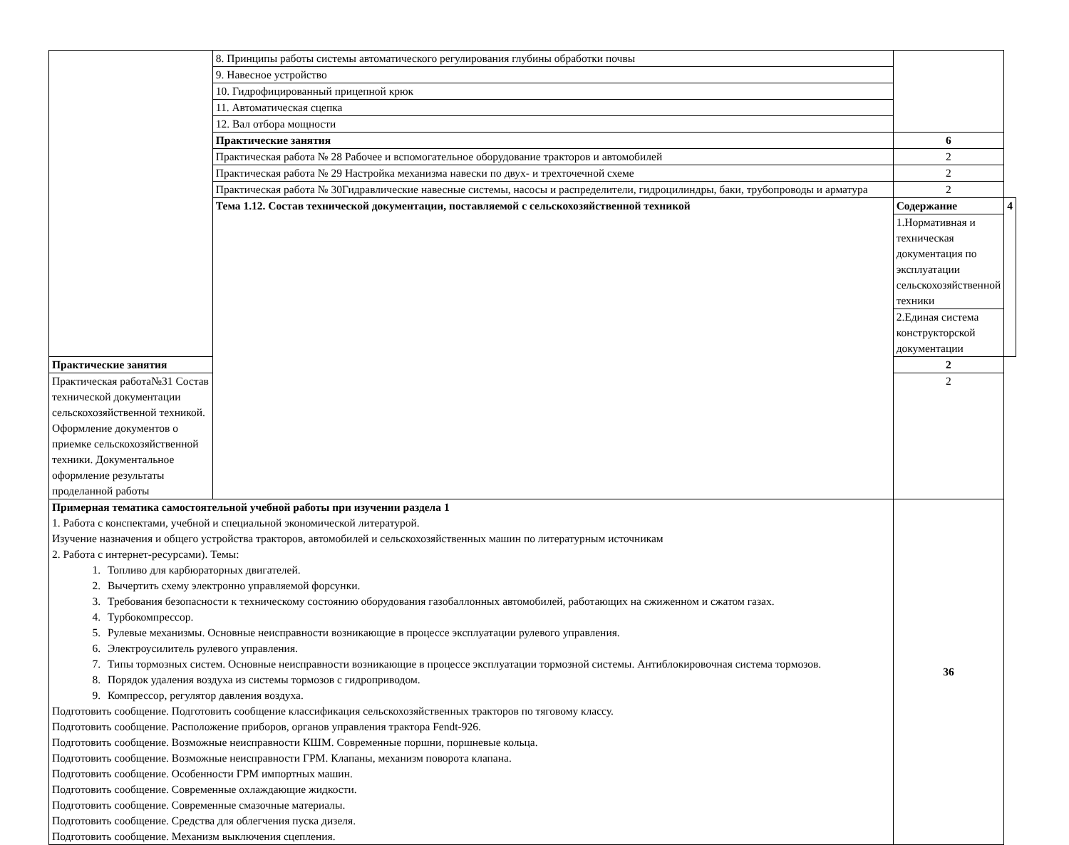| | 8. Принципы работы системы автоматического регулирования глубины обработки почвы | | |
| | 9. Навесное устройство | | |
| | 10. Гидрофицированный прицепной крюк | | |
| | 11. Автоматическая сцепка | | |
| | 12. Вал отбора мощности | | |
| | Практические занятия | 6 | |
| | Практическая работа № 28 Рабочее и вспомогательное оборудование тракторов и автомобилей | 2 | |
| | Практическая работа № 29 Настройка механизма навески по двух- и трехточечной схеме | 2 | |
| | Практическая работа № 30Гидравлические навесные системы, насосы и распределители, гидроцилиндры, баки, трубопроводы и арматура | 2 | |
| | Тема 1.12. Состав технической документации, поставляемой с сельскохозяйственной техникой | Содержание | 4 |
| | | 1.Нормативная и техническая документация по эксплуатации сельскохозяйственной техники | |
| | | 2.Единая система конструкторской документации | |
| Практические занятия | | 2 | |
| Практическая работа№31 Состав технической документации сельскохозяйственной техникой. Оформление документов о приемке сельскохозяйственной техники. Документальное оформление результаты проделанной работы | | 2 | |
| Примерная тематика самостоятельной учебной работы при изучении раздела 1 1. Работа с конспектами, учебной и специальной экономической литературой. Изучение назначения и общего устройства тракторов, автомобилей и сельскохозяйственных машин по литературным источникам 2. Работа с интернет-ресурсами). Темы: 1. Топливо для карбюраторных двигателей. 2. Вычертить схему электронно управляемой форсунки. 3. Требования безопасности к техническому состоянию оборудования газобаллонных автомобилей, работающих на сжиженном и сжатом газах. 4. Турбокомпрессор. 5. Рулевые механизмы. Основные неисправности возникающие в процессе эксплуатации рулевого управления. 6. Электроусилитель рулевого управления. 7. Типы тормозных систем. Основные неисправности возникающие в процессе эксплуатации тормозной системы. Антиблокировочная система тормозов. 8. Порядок удаления воздуха из системы тормозов с гидроприводом. 9. Компрессор, регулятор давления воздуха. Подготовить сообщение. Подготовить сообщение классификация сельскохозяйственных тракторов по тяговому классу. Подготовить сообщение. Расположение приборов, органов управления трактора Fendt-926. Подготовить сообщение. Возможные неисправности КШМ. Современные поршни, поршневые кольца. Подготовить сообщение. Возможные неисправности ГРМ. Клапаны, механизм поворота клапана. Подготовить сообщение. Особенности ГРМ импортных машин. Подготовить сообщение. Современные охлаждающие жидкости. Подготовить сообщение. Современные смазочные материалы. Подготовить сообщение. Средства для облегчения пуска дизеля. Подготовить сообщение. Механизм выключения сцепления. | | 36 | |